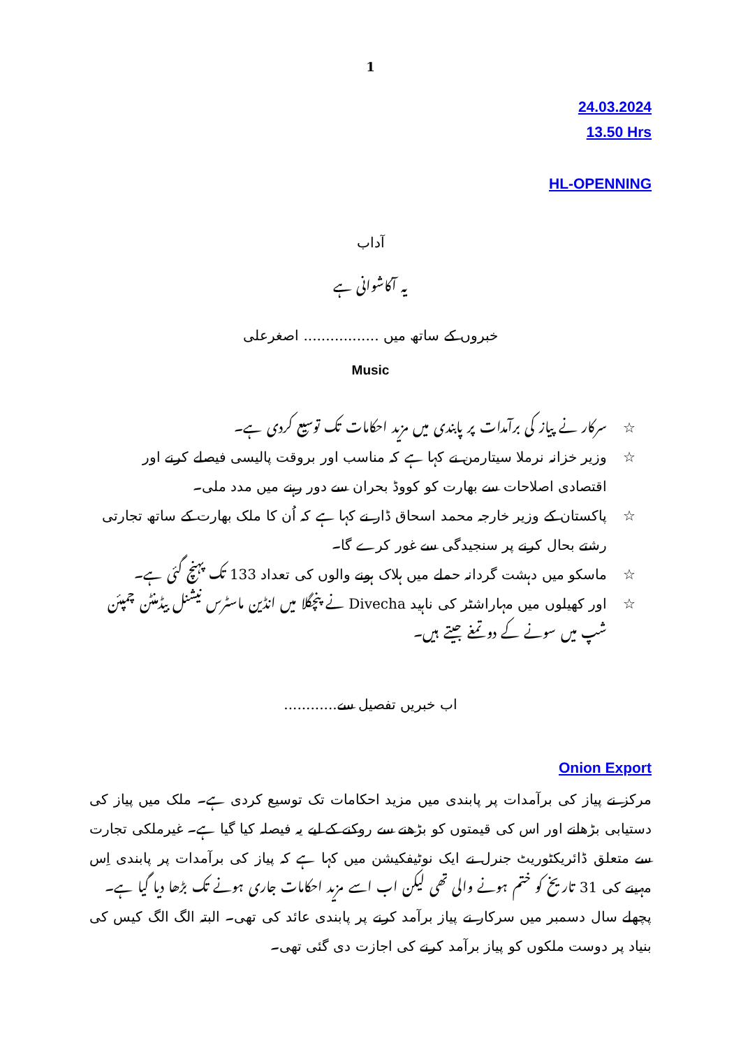1
24.03.2024
13.50 Hrs
HL-OPENNING
آداب
یہ آکاشوانی ہے
خبروں کے ساتھ میں ................. اصغرعلی
Music
☆ سرکار نے پیاز کی برآمدات پر پابندی میں مزید احکامات تک توسیع کردی ہے۔
☆ وزیر خزانہ نرملا سیتارمن نے کہا ہے کہ مناسب اور بروقت پالیسی فیصلے کرنے اور اقتصادی اصلاحات سے بھارت کو کووڈ بحران سے دور رہنے میں مدد ملی۔
☆ پاکستان کے وزیر خارجہ محمد اسحاق ڈار نے کہا ہے کہ اُن کا ملک بھارت کے ساتھ تجارتی رشتے بحال کرنے پر سنجیدگی سے غور کرے گا۔
☆ ماسکو میں دہشت گردانہ حملے میں ہلاک ہونے والوں کی تعداد 133 تک پہنچ گئی ہے۔
☆ اور کھیلوں میں مہاراشٹر کی ناہید Divecha نے پنچگلا میں انڈین ماسٹرس نیشنل بیڈمنٹن چمپئن شپ میں سونے کے دو تمغے جیتے ہیں۔
اب خبریں تفصیل سے............
Onion Export
مرکز نے پیاز کی برآمدات پر پابندی میں مزید احکامات تک توسیع کردی ہے۔ ملک میں پیاز کی دستیابی بڑھانے اور اس کی قیمتوں کو بڑھنے سے روکنے کے لیے یہ فیصلہ کیا گیا ہے۔ غیرملکی تجارت سے متعلق ڈائریکٹوریٹ جنرل نے ایک نوٹیفکیشن میں کہا ہے کہ پیاز کی برآمدات پر پابندی اِس مہینے کی 31 تاریخ کو ختم ہونے والی تھی لیکن اب اسے مزید احکامات جاری ہونے تک بڑھا دیا گیا ہے۔
پچھلے سال دسمبر میں سرکار نے پیاز برآمد کرنے پر پابندی عائد کی تھی۔ البتہ الگ الگ کیس کی بنیاد پر دوست ملکوں کو پیاز برآمد کرنے کی اجازت دی گئی تھی۔